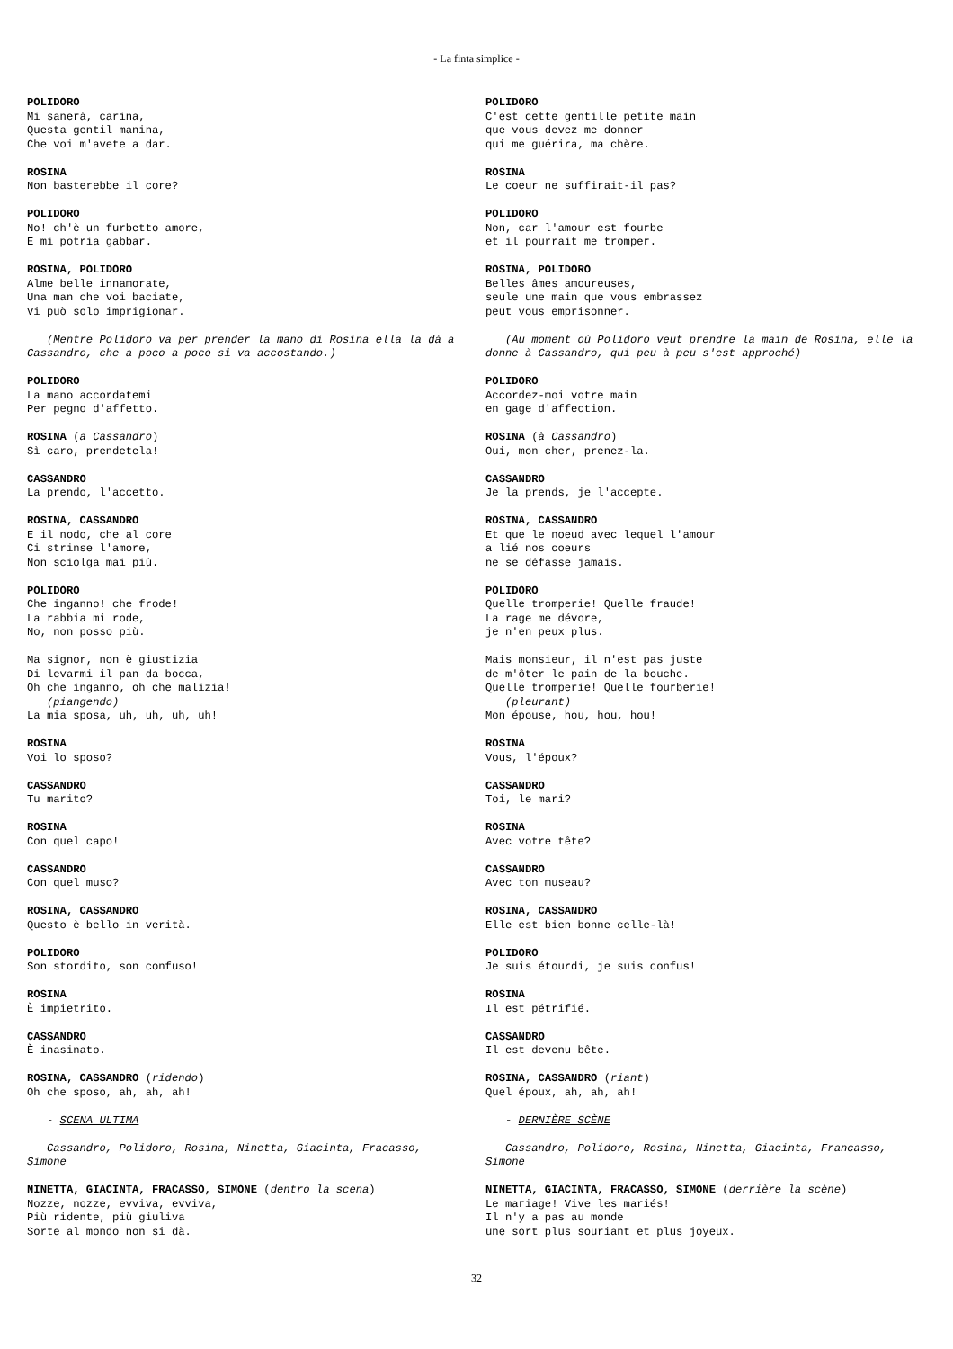- La finta simplice -
POLIDORO Mi sanerà, carina, Questa gentil manina, Che voi m'avete a dar.
ROSINA Non basterebbe il core?
POLIDORO No! ch'è un furbetto amore, E mi potria gabbar.
ROSINA, POLIDORO Alme belle innamorate, Una man che voi baciate, Vi può solo imprigionar.
(Mentre Polidoro va per prender la mano di Rosina ella la dà a Cassandro, che a poco a poco si va accostando.)
POLIDORO La mano accordatemi Per pegno d'affetto.
ROSINA (a Cassandro) Sì caro, prendetela!
CASSANDRO La prendo, l'accetto.
ROSINA, CASSANDRO E il nodo, che al core Ci strinse l'amore, Non sciolga mai più.
POLIDORO Che inganno! che frode! La rabbia mi rode, No, non posso più.
Ma signor, non è giustizia Di levarmi il pan da bocca, Oh che inganno, oh che malizia! (piangendo) La mia sposa, uh, uh, uh, uh!
ROSINA Voi lo sposo?
CASSANDRO Tu marito?
ROSINA Con quel capo!
CASSANDRO Con quel muso?
ROSINA, CASSANDRO Questo è bello in verità.
POLIDORO Son stordito, son confuso!
ROSINA È impietrito.
CASSANDRO È inasinato.
ROSINA, CASSANDRO (ridendo) Oh che sposo, ah, ah, ah!
- SCENA ULTIMA
Cassandro, Polidoro, Rosina, Ninetta, Giacinta, Fracasso, Simone
NINETTA, GIACINTA, FRACASSO, SIMONE (dentro la scena) Nozze, nozze, evviva, evviva, Più ridente, più giuliva Sorte al mondo non si dà.
POLIDORO C'est cette gentille petite main que vous devez me donner qui me guérira, ma chère.
ROSINA Le coeur ne suffirait-il pas?
POLIDORO Non, car l'amour est fourbe et il pourrait me tromper.
ROSINA, POLIDORO Belles âmes amoureuses, seule une main que vous embrassez peut vous emprisonner.
(Au moment où Polidoro veut prendre la main de Rosina, elle la donne à Cassandro, qui peu à peu s'est approché)
POLIDORO Accordez-moi votre main en gage d'affection.
ROSINA (à Cassandro) Oui, mon cher, prenez-la.
CASSANDRO Je la prends, je l'accepte.
ROSINA, CASSANDRO Et que le noeud avec lequel l'amour a lié nos coeurs ne se défasse jamais.
POLIDORO Quelle tromperie! Quelle fraude! La rage me dévore, je n'en peux plus.
Mais monsieur, il n'est pas juste de m'ôter le pain de la bouche. Quelle tromperie! Quelle fourberie! (pleurant) Mon épouse, hou, hou, hou!
ROSINA Vous, l'époux?
CASSANDRO Toi, le mari?
ROSINA Avec votre tête?
CASSANDRO Avec ton museau?
ROSINA, CASSANDRO Elle est bien bonne celle-là!
POLIDORO Je suis étourdi, je suis confus!
ROSINA Il est pétrifié.
CASSANDRO Il est devenu bête.
ROSINA, CASSANDRO (riant) Quel époux, ah, ah, ah!
- DERNIÈRE SCÈNE
Cassandro, Polidoro, Rosina, Ninetta, Giacinta, Francasso, Simone
NINETTA, GIACINTA, FRACASSO, SIMONE (derrière la scène) Le mariage! Vive les mariés! Il n'y a pas au monde une sort plus souriant et plus joyeux.
32